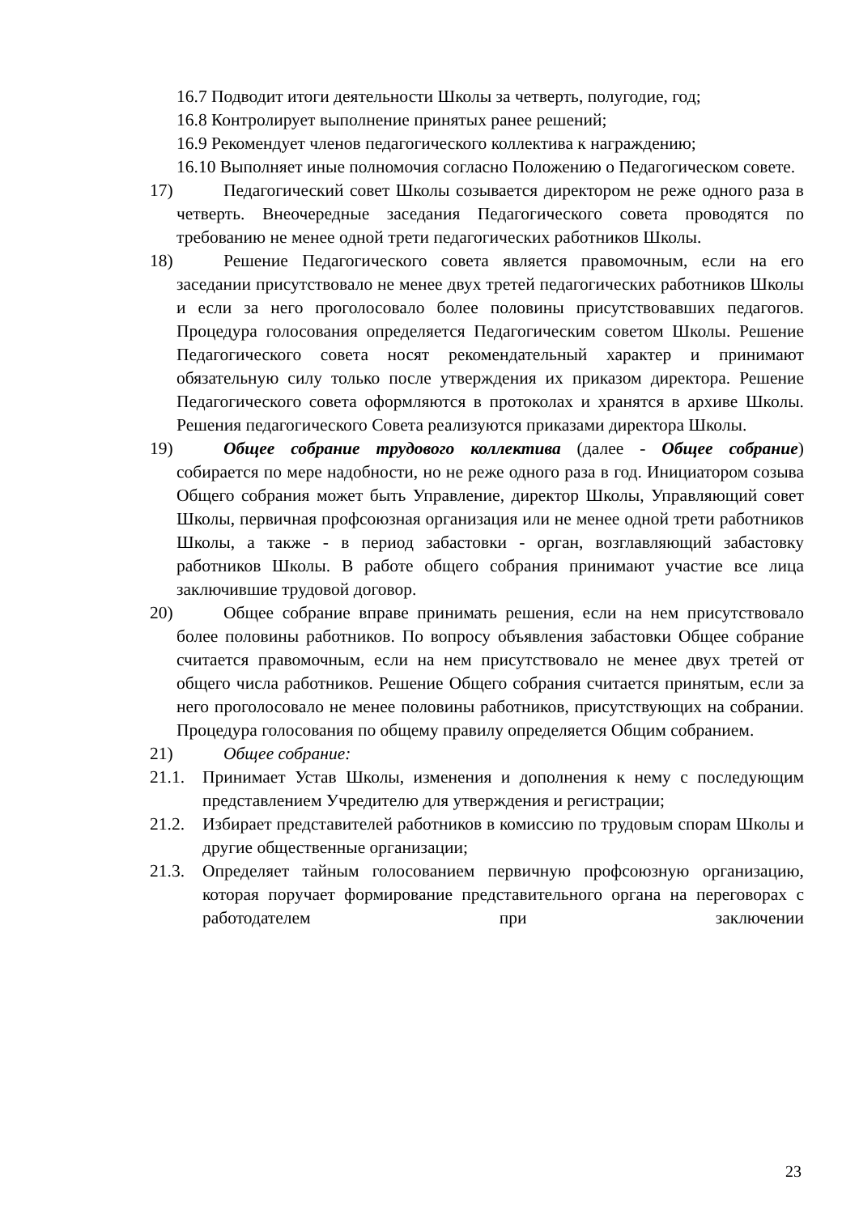16.7 Подводит итоги деятельности Школы за четверть, полугодие, год;
16.8 Контролирует выполнение принятых ранее решений;
16.9 Рекомендует членов педагогического коллектива к награждению;
16.10 Выполняет иные полномочия согласно Положению о Педагогическом совете.
17) Педагогический совет Школы созывается директором не реже одного раза в четверть. Внеочередные заседания Педагогического совета проводятся по требованию не менее одной трети педагогических работников Школы.
18) Решение Педагогического совета является правомочным, если на его заседании присутствовало не менее двух третей педагогических работников Школы и если за него проголосовало более половины присутствовавших педагогов. Процедура голосования определяется Педагогическим советом Школы. Решение Педагогического совета носят рекомендательный характер и принимают обязательную силу только после утверждения их приказом директора. Решение Педагогического совета оформляются в протоколах и хранятся в архиве Школы. Решения педагогического Совета реализуются приказами директора Школы.
19) Общее собрание трудового коллектива (далее - Общее собрание) собирается по мере надобности, но не реже одного раза в год. Инициатором созыва Общего собрания может быть Управление, директор Школы, Управляющий совет Школы, первичная профсоюзная организация или не менее одной трети работников Школы, а также - в период забастовки - орган, возглавляющий забастовку работников Школы. В работе общего собрания принимают участие все лица заключившие трудовой договор.
20) Общее собрание вправе принимать решения, если на нем присутствовало более половины работников. По вопросу объявления забастовки Общее собрание считается правомочным, если на нем присутствовало не менее двух третей от общего числа работников. Решение Общего собрания считается принятым, если за него проголосовало не менее половины работников, присутствующих на собрании. Процедура голосования по общему правилу определяется Общим собранием.
21) Общее собрание:
21.1. Принимает Устав Школы, изменения и дополнения к нему с последующим представлением Учредителю для утверждения и регистрации;
21.2. Избирает представителей работников в комиссию по трудовым спорам Школы и другие общественные организации;
21.3. Определяет тайным голосованием первичную профсоюзную организацию, которая поручает формирование представительного органа на переговорах с работодателем при заключении
23